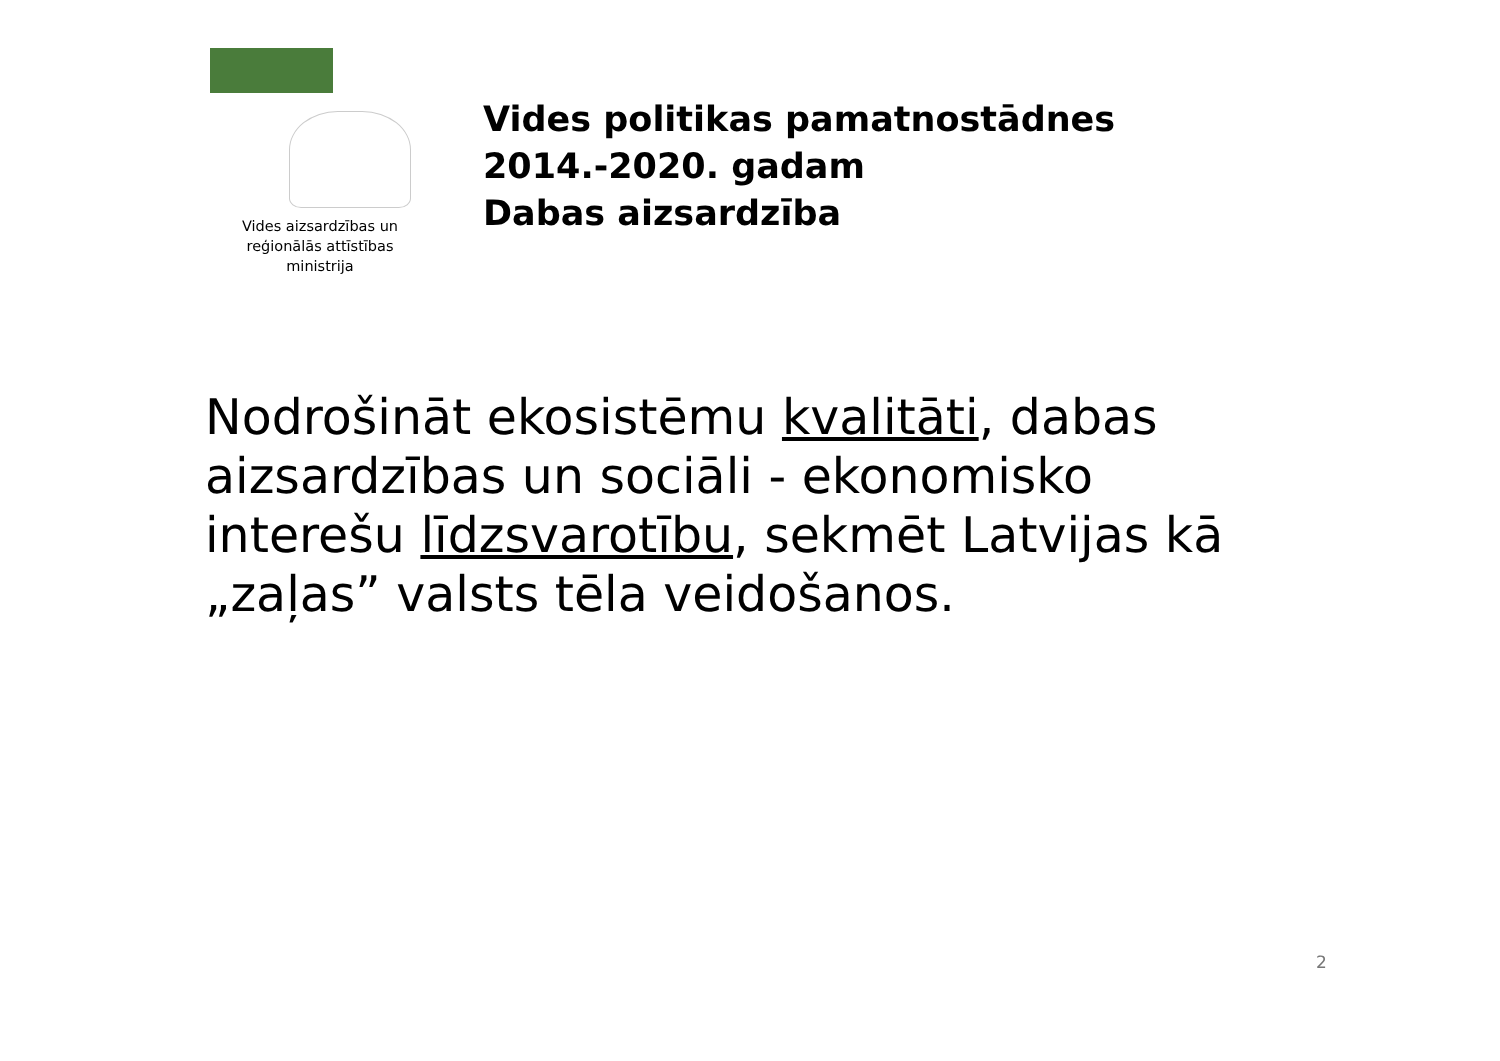Vides aizsardzības un
reģionālās attīstības
ministrija
Vides politikas pamatnostādnes
2014.-2020. gadam
Dabas aizsardzība
Nodrošināt ekosistēmu kvalitāti, dabas aizsardzības un sociāli - ekonomisko interešu līdzsvarotību, sekmēt Latvijas kā „zaļas” valsts tēla veidošanos.
2